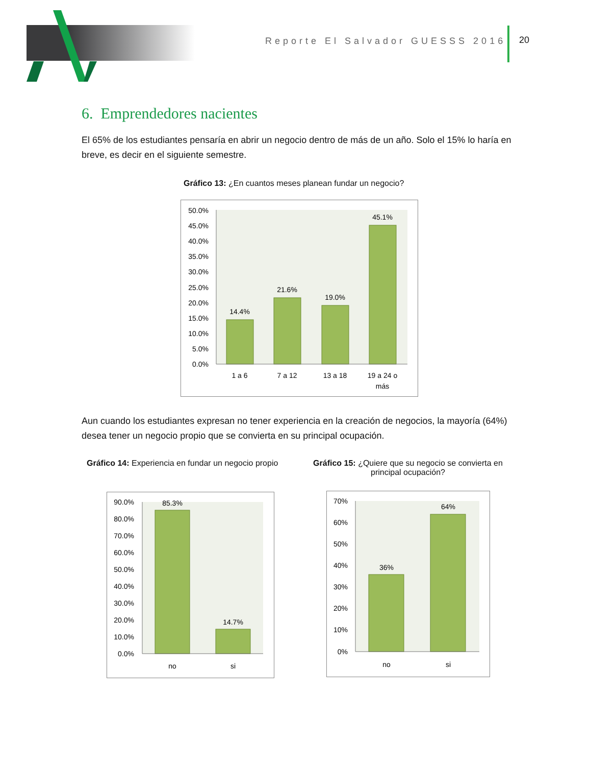Reporte El Salvador GUESSS 2016
20
6. Emprendedores nacientes
El 65% de los estudiantes pensaría en abrir un negocio dentro de más de un año. Solo el 15% lo haría en breve, es decir en el siguiente semestre.
Gráfico 13: ¿En cuantos meses planean fundar un negocio?
50.0%
45.0%
40.0%
35.0%
30.0%
25.0%
20.0%
15.0%
10.0%
5.0%
0.0%
14.4%
21.6%
19.0%
45.1%
1 a 6
7 a 12
13 a 18
19 a 24 o
más
Aun cuando los estudiantes expresan no tener experiencia en la creación de negocios, la mayoría (64%) desea tener un negocio propio que se convierta en su principal ocupación.
Gráfico 14: Experiencia en fundar un negocio propio
Gráfico 15: ¿Quiere que su negocio se convierta en principal ocupación?
90.0%
80.0%
70.0%
60.0%
50.0%
40.0%
30.0%
20.0%
10.0%
0.0%
85.3%
14.7%
no
si
70%
60%
50%
40%
30%
20%
10%
0%
36%
64%
no
si